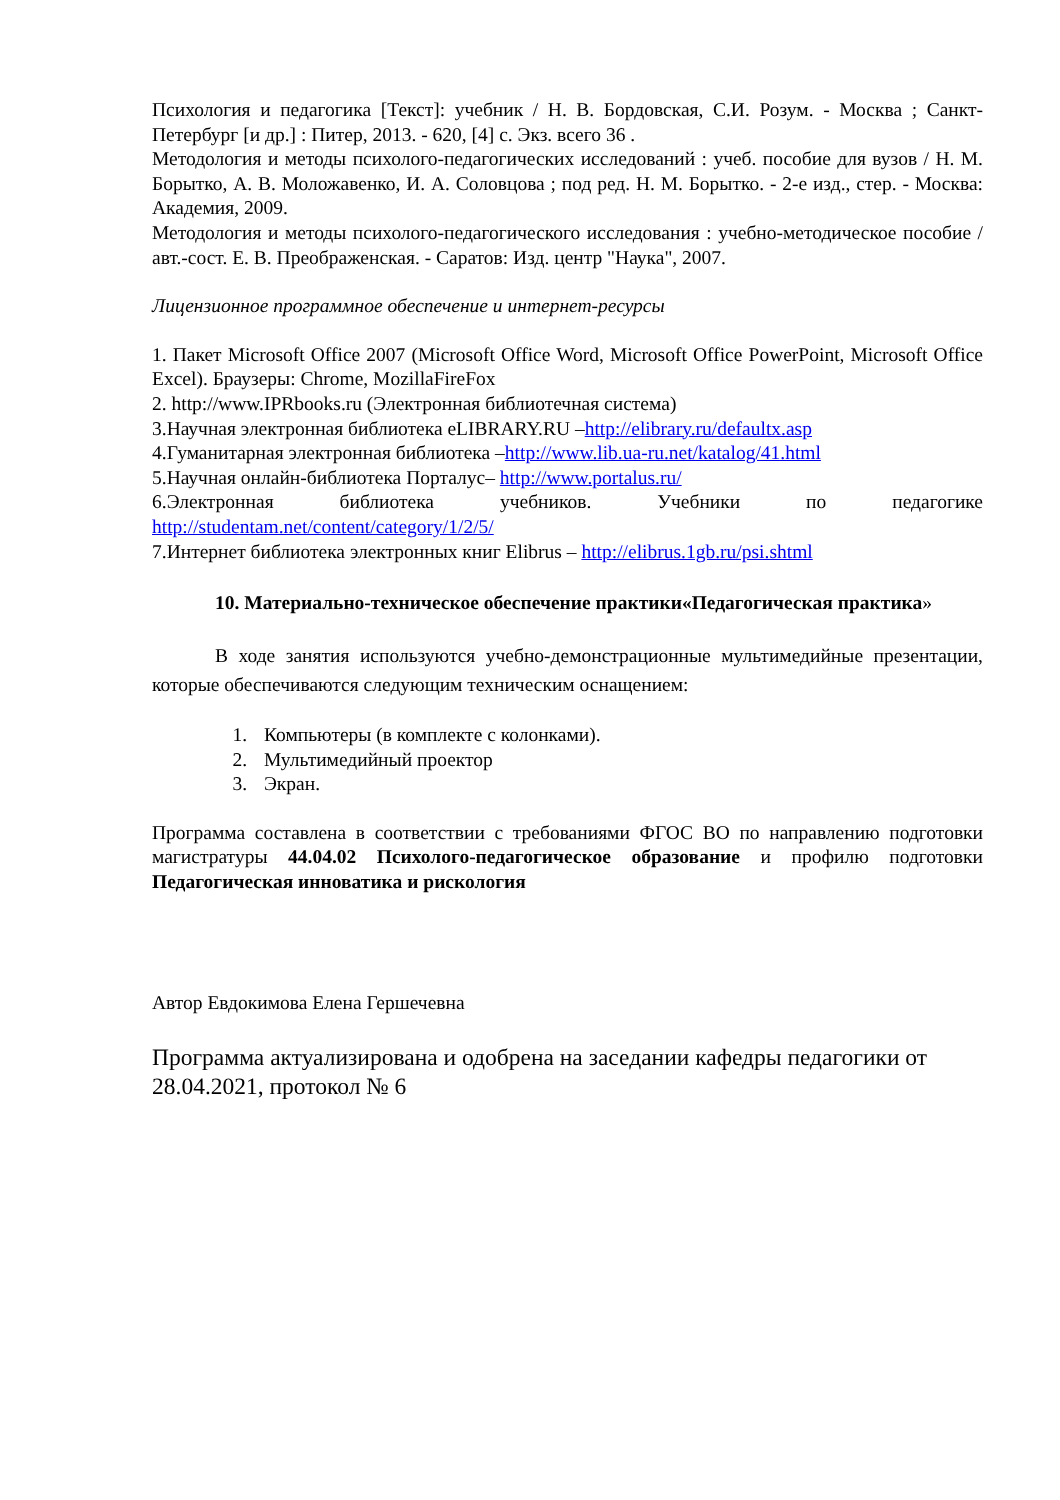Психология и педагогика [Текст]: учебник / Н. В. Бордовская, С.И. Розум. - Москва ; Санкт-Петербург [и др.] : Питер, 2013. - 620, [4] с. Экз. всего 36 .
Методология и методы психолого-педагогических исследований : учеб. пособие для вузов / Н. М. Борытко, А. В. Моложавенко, И. А. Соловцова ; под ред. Н. М. Борытко. - 2-е изд., стер. - Москва: Академия, 2009.
Методология и методы психолого-педагогического исследования : учебно-методическое пособие / авт.-сост. Е. В. Преображенская. - Саратов: Изд. центр "Наука", 2007.
Лицензионное программное обеспечение и интернет-ресурсы
1. Пакет Microsoft Office 2007 (Microsoft Office Word, Microsoft Office PowerPoint, Microsoft Office Excel). Браузеры: Chrome, MozillaFireFox
2. http://www.IPRbooks.ru (Электронная библиотечная система)
3.Научная электронная библиотека eLIBRARY.RU –http://elibrary.ru/defaultx.asp
4.Гуманитарная электронная библиотека –http://www.lib.ua-ru.net/katalog/41.html
5.Научная онлайн-библиотека Порталус– http://www.portalus.ru/
6.Электронная библиотека учебников. Учебники по педагогике http://studentam.net/content/category/1/2/5/
7.Интернет библиотека электронных книг Elibrus – http://elibrus.1gb.ru/psi.shtml
10. Материально-техническое обеспечение практики«Педагогическая практика»
В ходе занятия используются учебно-демонстрационные мультимедийные презентации, которые обеспечиваются следующим техническим оснащением:
1. Компьютеры (в комплекте с колонками).
2. Мультимедийный проектор
3. Экран.
Программа составлена в соответствии с требованиями ФГОС ВО по направлению подготовки магистратуры 44.04.02 Психолого-педагогическое образование и профилю подготовки Педагогическая инноватика и рискология
Автор Евдокимова Елена Гершечевна
Программа актуализирована и одобрена на заседании кафедры педагогики от 28.04.2021, протокол № 6